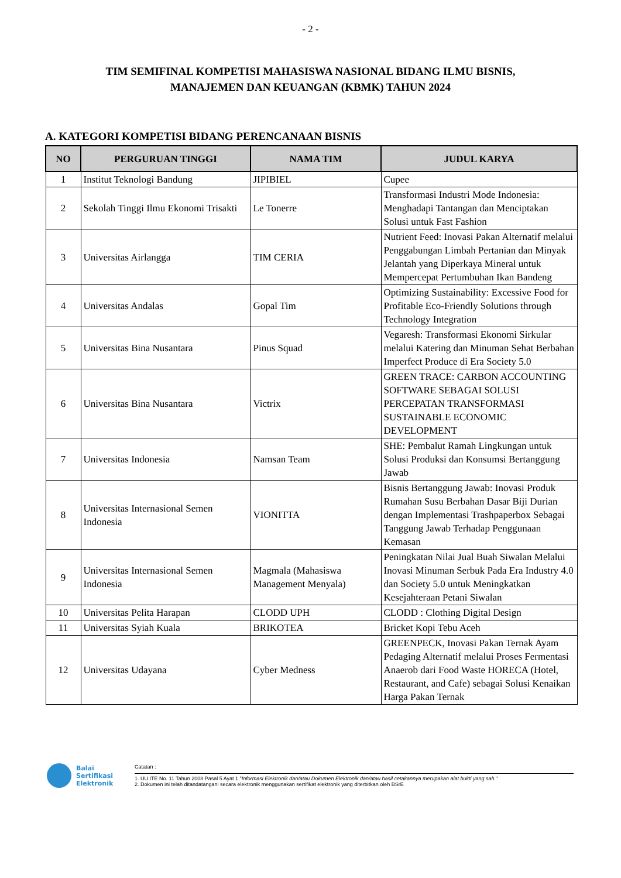- 2 -
TIM SEMIFINAL KOMPETISI MAHASISWA NASIONAL BIDANG ILMU BISNIS,
MANAJEMEN DAN KEUANGAN (KBMK) TAHUN 2024
A. KATEGORI KOMPETISI BIDANG PERENCANAAN BISNIS
| NO | PERGURUAN TINGGI | NAMA TIM | JUDUL KARYA |
| --- | --- | --- | --- |
| 1 | Institut Teknologi Bandung | JIPIBIEL | Cupee |
| 2 | Sekolah Tinggi Ilmu Ekonomi Trisakti | Le Tonerre | Transformasi Industri Mode Indonesia: Menghadapi Tantangan dan Menciptakan Solusi untuk Fast Fashion |
| 3 | Universitas Airlangga | TIM CERIA | Nutrient Feed: Inovasi Pakan Alternatif melalui Penggabungan Limbah Pertanian dan Minyak Jelantah yang Diperkaya Mineral untuk Mempercepat Pertumbuhan Ikan Bandeng |
| 4 | Universitas Andalas | Gopal Tim | Optimizing Sustainability: Excessive Food for Profitable Eco-Friendly Solutions through Technology Integration |
| 5 | Universitas Bina Nusantara | Pinus Squad | Vegaresh: Transformasi Ekonomi Sirkular melalui Katering dan Minuman Sehat Berbahan Imperfect Produce di Era Society 5.0 |
| 6 | Universitas Bina Nusantara | Victrix | GREEN TRACE: CARBON ACCOUNTING SOFTWARE SEBAGAI SOLUSI PERCEPATAN TRANSFORMASI SUSTAINABLE ECONOMIC DEVELOPMENT |
| 7 | Universitas Indonesia | Namsan Team | SHE: Pembalut Ramah Lingkungan untuk Solusi Produksi dan Konsumsi Bertanggung Jawab |
| 8 | Universitas Internasional Semen Indonesia | VIONITTA | Bisnis Bertanggung Jawab: Inovasi Produk Rumahan Susu Berbahan Dasar Biji Durian dengan Implementasi Trashpaperbox Sebagai Tanggung Jawab Terhadap Penggunaan Kemasan |
| 9 | Universitas Internasional Semen Indonesia | Magmala (Mahasiswa Management Menyala) | Peningkatan Nilai Jual Buah Siwalan Melalui Inovasi Minuman Serbuk Pada Era Industry 4.0 dan Society 5.0 untuk Meningkatkan Kesejahteraan Petani Siwalan |
| 10 | Universitas Pelita Harapan | CLODD UPH | CLODD : Clothing Digital Design |
| 11 | Universitas Syiah Kuala | BRIKOTEA | Bricket Kopi Tebu Aceh |
| 12 | Universitas Udayana | Cyber Medness | GREENPECK, Inovasi Pakan Ternak Ayam Pedaging Alternatif melalui Proses Fermentasi Anaerob dari Food Waste HORECA (Hotel, Restaurant, and Cafe) sebagai Solusi Kenaikan Harga Pakan Ternak |
Balai
Sertifikasi
Elektronik
Catatan :
1. UU ITE No. 11 Tahun 2008 Pasal 5 Ayat 1 "Informasi Elektronik dan/atau Dokumen Elektronik dan/atau hasil cetakannya merupakan alat bukti yang sah."
2. Dokumen ini telah ditandatangani secara elektronik menggunakan sertifikat elektronik yang diterbitkan oleh BSrE